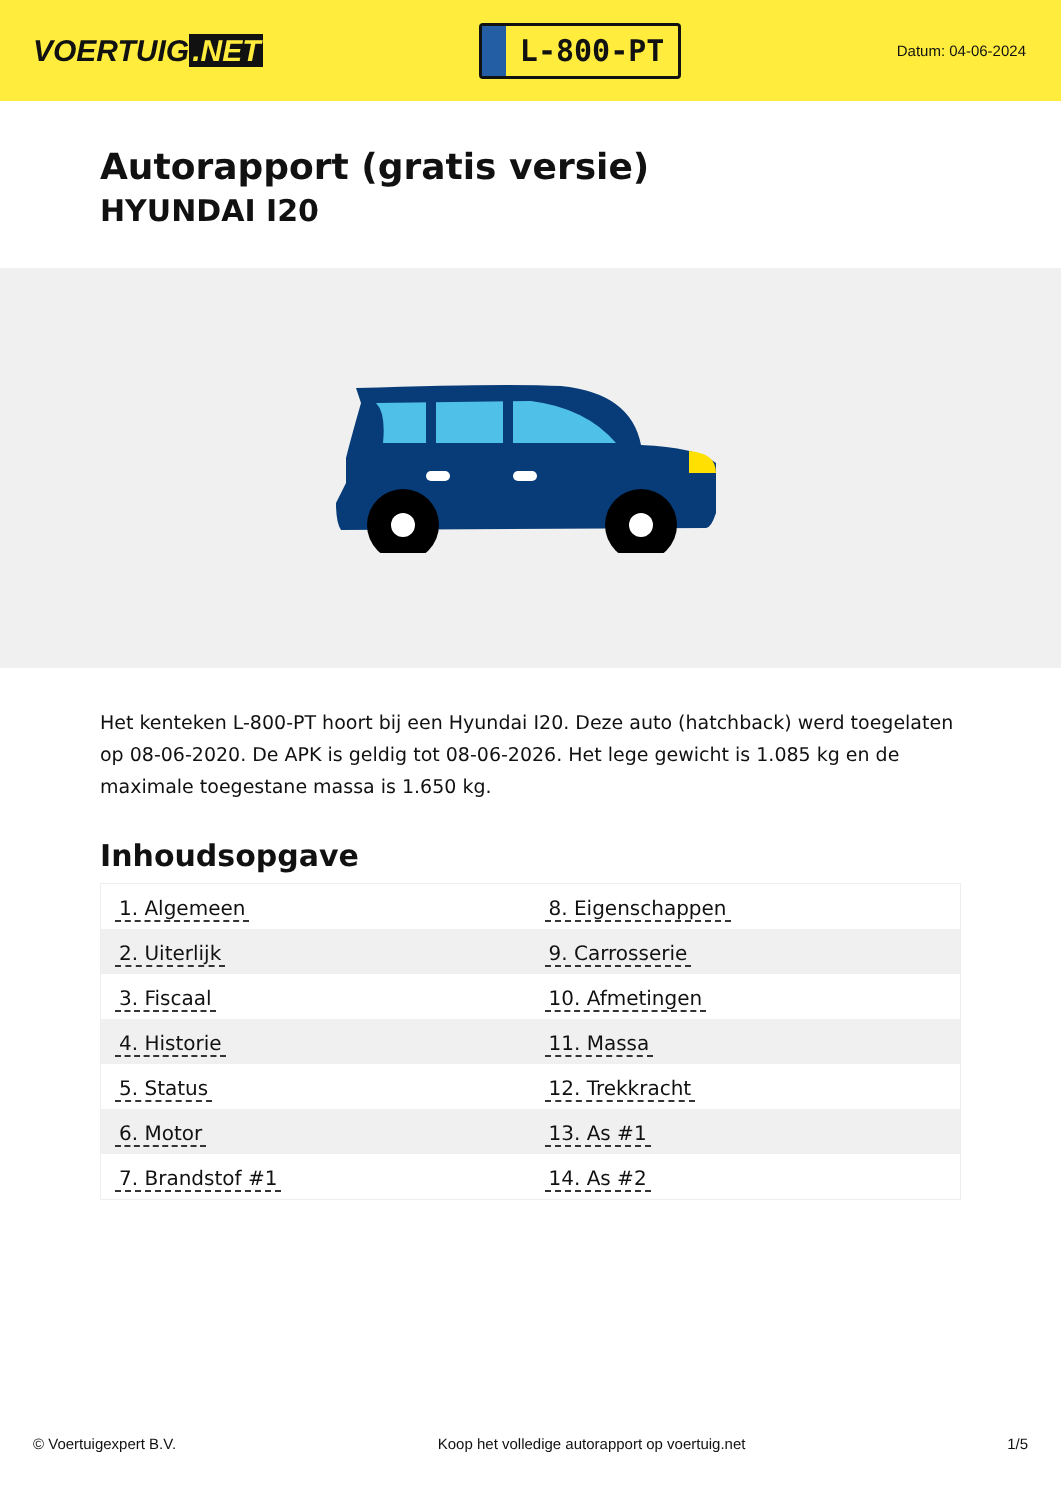VOERTUIG.NET
L-800-PT
Datum: 04-06-2024
Autorapport (gratis versie)
HYUNDAI I20
Het kenteken L-800-PT hoort bij een Hyundai I20. Deze auto (hatchback) werd toegelaten op 08-06-2020. De APK is geldig tot 08-06-2026. Het lege gewicht is 1.085 kg en de maximale toegestane massa is 1.650 kg.
Inhoudsopgave
| 1. Algemeen | 8. Eigenschappen |
| 2. Uiterlijk | 9. Carrosserie |
| 3. Fiscaal | 10. Afmetingen |
| 4. Historie | 11. Massa |
| 5. Status | 12. Trekkracht |
| 6. Motor | 13. As #1 |
| 7. Brandstof #1 | 14. As #2 |
© Voertuigexpert B.V. Koop het volledige autorapport op voertuig.net 1/5